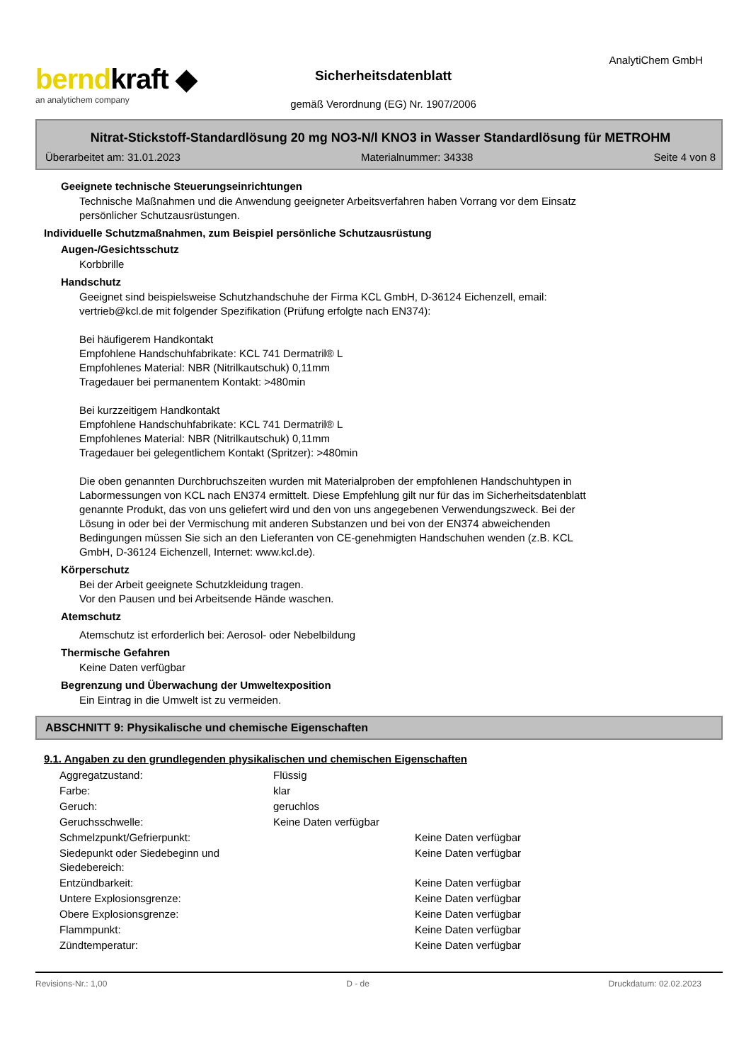berndkraft ◆
an analytichem company
Sicherheitsdatenblatt
gemäß Verordnung (EG) Nr. 1907/2006
AnalytiChem GmbH
Nitrat-Stickstoff-Standardlösung 20 mg NO3-N/l KNO3 in Wasser Standardlösung für METROHM
Überarbeitet am: 31.01.2023 Materialnummer: 34338 Seite 4 von 8
Geeignete technische Steuerungseinrichtungen
Technische Maßnahmen und die Anwendung geeigneter Arbeitsverfahren haben Vorrang vor dem Einsatz
persönlicher Schutzausrüstungen.
Individuelle Schutzmaßnahmen, zum Beispiel persönliche Schutzausrüstung
Augen-/Gesichtsschutz
Korbbrille
Handschutz
Geeignet sind beispielsweise Schutzhandschuhe der Firma KCL GmbH, D-36124 Eichenzell, email:
vertrieb@kcl.de mit folgender Spezifikation (Prüfung erfolgte nach EN374):
Bei häufigerem Handkontakt
Empfohlene Handschuhfabrikate: KCL 741 Dermatril® L
Empfohlenes Material: NBR (Nitrilkautschuk) 0,11mm
Tragedauer bei permanentem Kontakt: >480min
Bei kurzzeitigem Handkontakt
Empfohlene Handschuhfabrikate: KCL 741 Dermatril® L
Empfohlenes Material: NBR (Nitrilkautschuk) 0,11mm
Tragedauer bei gelegentlichem Kontakt (Spritzer): >480min
Die oben genannten Durchbruchszeiten wurden mit Materialproben der empfohlenen Handschuhtypen in
Labormessungen von KCL nach EN374 ermittelt. Diese Empfehlung gilt nur für das im Sicherheitsdatenblatt
genannte Produkt, das von uns geliefert wird und den von uns angegebenen Verwendungszweck. Bei der
Lösung in oder bei der Vermischung mit anderen Substanzen und bei von der EN374 abweichenden
Bedingungen müssen Sie sich an den Lieferanten von CE-genehmigten Handschuhen wenden (z.B. KCL
GmbH, D-36124 Eichenzell, Internet: www.kcl.de).
Körperschutz
Bei der Arbeit geeignete Schutzkleidung tragen.
Vor den Pausen und bei Arbeitsende Hände waschen.
Atemschutz
Atemschutz ist erforderlich bei: Aerosol- oder Nebelbildung
Thermische Gefahren
Keine Daten verfügbar
Begrenzung und Überwachung der Umweltexposition
Ein Eintrag in die Umwelt ist zu vermeiden.
ABSCHNITT 9: Physikalische und chemische Eigenschaften
9.1. Angaben zu den grundlegenden physikalischen und chemischen Eigenschaften
| Aggregatzustand: | Flüssig | |
| Farbe: | klar | |
| Geruch: | geruchlos | |
| Geruchsschwelle: | Keine Daten verfügbar | |
| Schmelzpunkt/Gefrierpunkt: | | Keine Daten verfügbar |
| Siedepunkt oder Siedebeginn und Siedebereich: | | Keine Daten verfügbar |
| Entzündbarkeit: | | Keine Daten verfügbar |
| Untere Explosionsgrenze: | | Keine Daten verfügbar |
| Obere Explosionsgrenze: | | Keine Daten verfügbar |
| Flammpunkt: | | Keine Daten verfügbar |
| Zündtemperatur: | | Keine Daten verfügbar |
Revisions-Nr.: 1,00 D - de Druckdatum: 02.02.2023